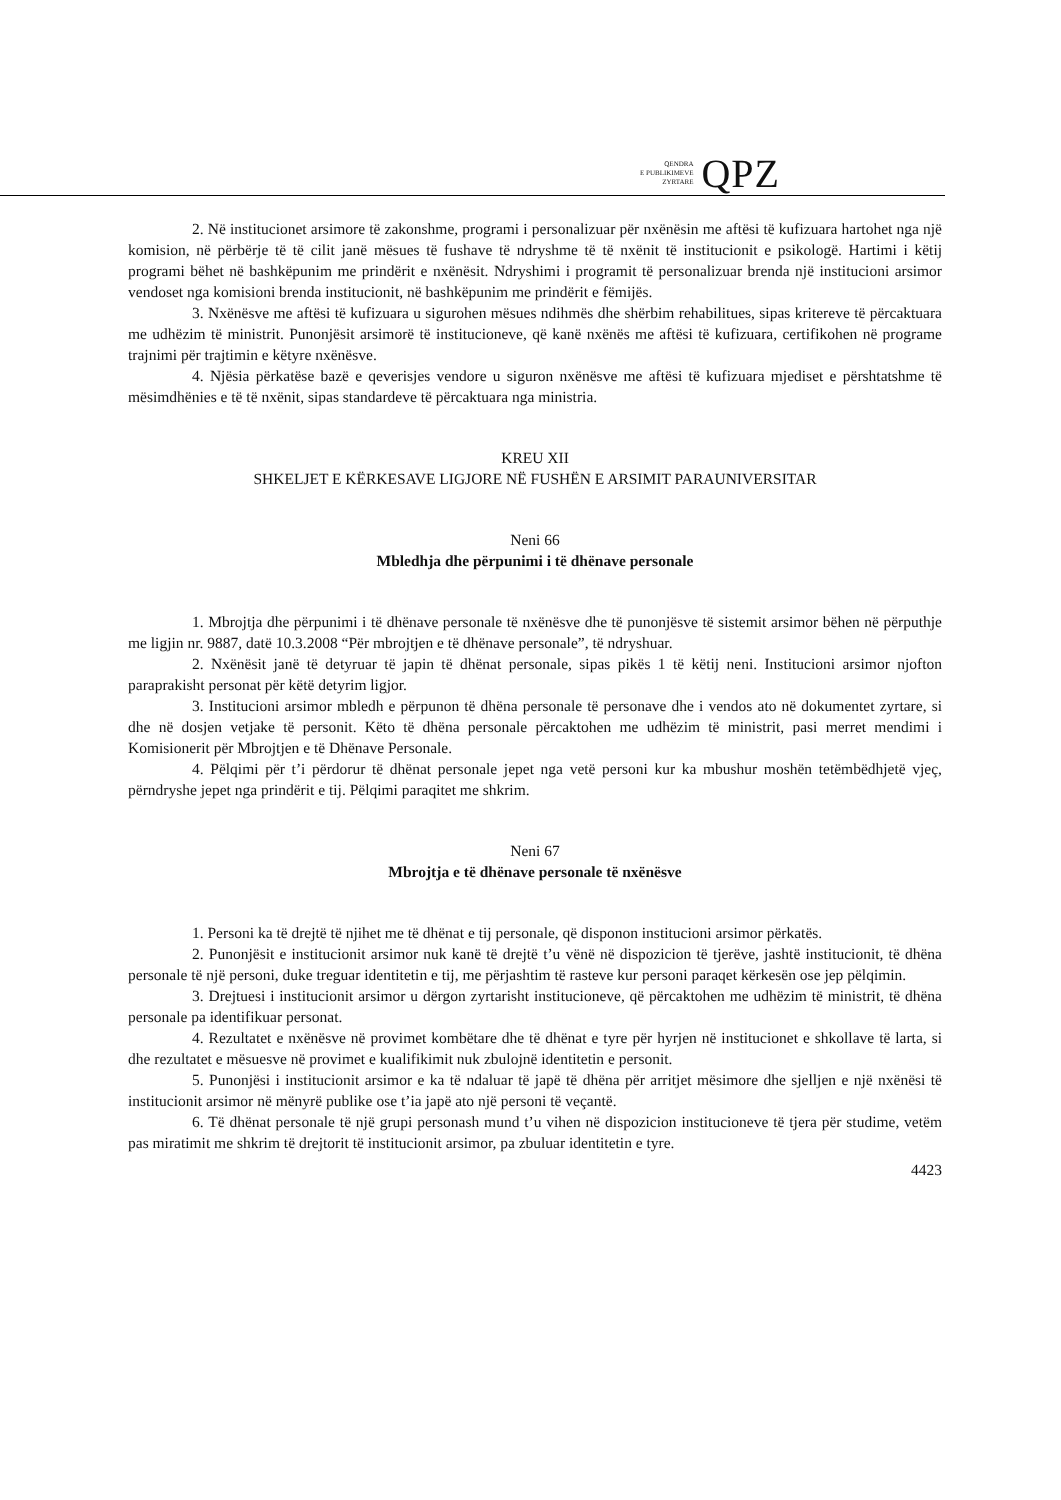QENDRA
E PUBLIKIMEVE
ZYRTARE
QPZ
2. Në institucionet arsimore të zakonshme, programi i personalizuar për nxënësin me aftësi të kufizuara hartohet nga një komision, në përbërje të të cilit janë mësues të fushave të ndryshme të të nxënit të institucionit e psikologë. Hartimi i këtij programi bëhet në bashkëpunim me prindërit e nxënësit. Ndryshimi i programit të personalizuar brenda një institucioni arsimor vendoset nga komisioni brenda institucionit, në bashkëpunim me prindërit e fëmijës.
3. Nxënësve me aftësi të kufizuara u sigurohen mësues ndihmës dhe shërbim rehabilitues, sipas kritereve të përcaktuara me udhëzim të ministrit. Punonjësit arsimorë të institucioneve, që kanë nxënës me aftësi të kufizuara, certifikohen në programe trajnimi për trajtimin e këtyre nxënësve.
4. Njësia përkatëse bazë e qeverisjes vendore u siguron nxënësve me aftësi të kufizuara mjediset e përshtatshme të mësimdhënies e të të nxënit, sipas standardeve të përcaktuara nga ministria.
KREU XII
SHKELJET E KËRKESAVE LIGJORE NË FUSHËN E ARSIMIT PARAUNIVERSITAR
Neni 66
Mbledhja dhe përpunimi i të dhënave personale
1. Mbrojtja dhe përpunimi i të dhënave personale të nxënësve dhe të punonjësve të sistemit arsimor bëhen në përputhje me ligjin nr. 9887, datë 10.3.2008 “Për mbrojtjen e të dhënave personale”, të ndryshuar.
2. Nxënësit janë të detyruar të japin të dhënat personale, sipas pikës 1 të këtij neni. Institucioni arsimor njofton paraprakisht personat për këtë detyrim ligjor.
3. Institucioni arsimor mbledh e përpunon të dhëna personale të personave dhe i vendos ato në dokumentet zyrtare, si dhe në dosjen vetjake të personit. Këto të dhëna personale përcaktohen me udhëzim të ministrit, pasi merret mendimi i Komisionerit për Mbrojtjen e të Dhënave Personale.
4. Pëlqimi për t’i përdorur të dhënat personale jepet nga vetë personi kur ka mbushur moshën tetëmbëdhjetë vjeç, përndryshe jepet nga prindërit e tij. Pëlqimi paraqitet me shkrim.
Neni 67
Mbrojtja e të dhënave personale të nxënësve
1. Personi ka të drejtë të njihet me të dhënat e tij personale, që disponon institucioni arsimor përkatës.
2. Punonjësit e institucionit arsimor nuk kanë të drejtë t’u vënë në dispozicion të tjerëve, jashtë institucionit, të dhëna personale të një personi, duke treguar identitetin e tij, me përjashtim të rasteve kur personi paraqet kërkesën ose jep pëlqimin.
3. Drejtuesi i institucionit arsimor u dërgon zyrtarisht institucioneve, që përcaktohen me udhëzim të ministrit, të dhëna personale pa identifikuar personat.
4. Rezultatet e nxënësve në provimet kombëtare dhe të dhënat e tyre për hyrjen në institucionet e shkollave të larta, si dhe rezultatet e mësuesve në provimet e kualifikimit nuk zbulojnë identitetin e personit.
5. Punonjësi i institucionit arsimor e ka të ndaluar të japë të dhëna për arritjet mësimore dhe sjelljen e një nxënësi të institucionit arsimor në mënyrë publike ose t’ia japë ato një personi të veçantë.
6. Të dhënat personale të një grupi personash mund t’u vihen në dispozicion institucioneve të tjera për studime, vetëm pas miratimit me shkrim të drejtorit të institucionit arsimor, pa zbuluar identitetin e tyre.
4423